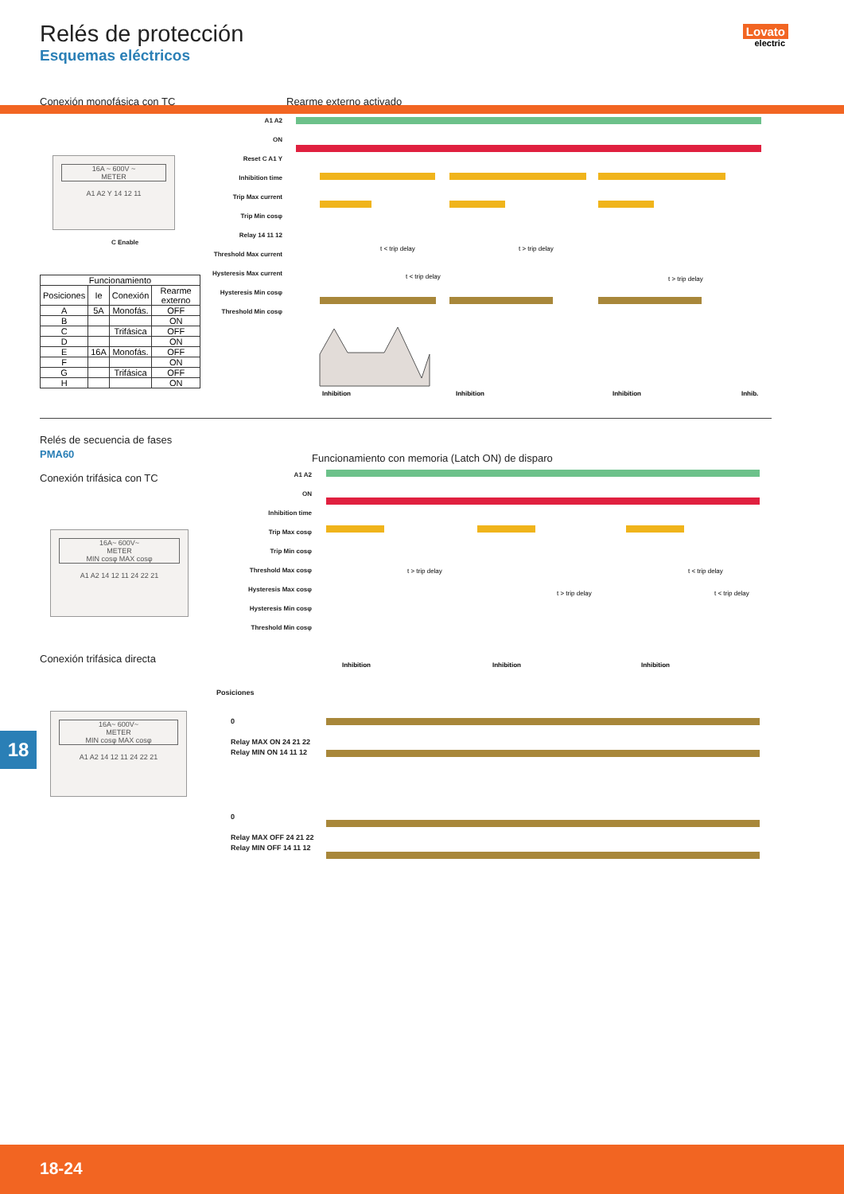Relés de protección
Esquemas eléctricos
Lovato
electric
Conexión monofásica con TC
16A ~ 600V ~
METER
A1 A2 Y 14 12 11
C Enable
| Funcionamiento | | | |
| --- | --- | --- | --- |
| Posiciones | Ie | Conexión | Rearme externo |
| A | 5A | Monofás. | OFF |
| B | | | ON |
| C | | Trifásica | OFF |
| D | | | ON |
| E | 16A | Monofás. | OFF |
| F | | | ON |
| G | | Trifásica | OFF |
| H | | | ON |
Rearme externo activado
A1 A2
ON
Reset C A1 Y
Inhibition time
Trip Max current
Trip Min cosφ
Relay 14 11 12
Threshold Max current
Hysteresis Max current
Hysteresis Min cosφ
Threshold Min cosφ
Inhibition
Inhibition
Inhibition
Inhib.
t < trip delay
t > trip delay
t < trip delay
t > trip delay
Relés de secuencia de fases
PMA60
Conexión trifásica con TC
16A~ 600V~
METER
MIN cosφ MAX cosφ
A1 A2 14 12 11 24 22 21
Conexión trifásica directa
16A~ 600V~
METER
MIN cosφ MAX cosφ
A1 A2 14 12 11 24 22 21
Funcionamiento con memoria (Latch ON) de disparo
A1 A2
ON
Inhibition time
Trip Max cosφ
Trip Min cosφ
Threshold Max cosφ
Hysteresis Max cosφ
Hysteresis Min cosφ
Threshold Min cosφ
t > trip delay
t < trip delay
t > trip delay
t < trip delay
Inhibition
Inhibition
Inhibition
Posiciones
0
Relay MAX ON 24 21 22
Relay MIN ON 14 11 12
0
Relay MAX OFF 24 21 22
Relay MIN OFF 14 11 12
18
18-24